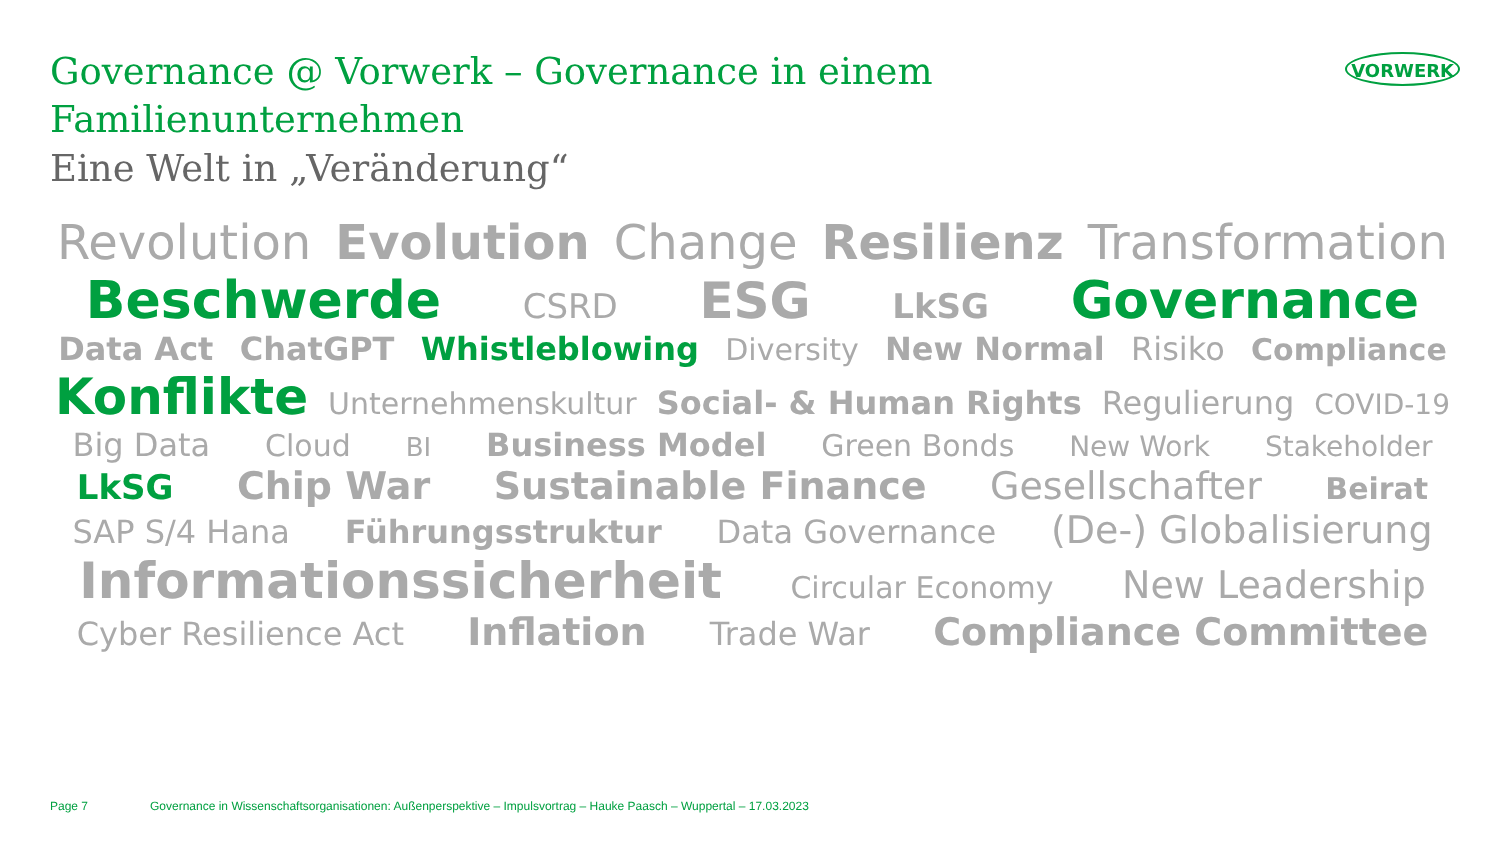Governance @ Vorwerk – Governance in einem Familienunternehmen
Eine Welt in „Veränderung“
VORWERK
Revolution Evolution Change Resilienz Transformation
Beschwerde CSRD ESG LkSG Governance
Data Act ChatGPT Whistleblowing Diversity New Normal Risiko Compliance
Konflikte Unternehmenskultur Social- & Human Rights Regulierung COVID-19
Big Data Cloud BI Business Model Green Bonds New Work Stakeholder
LkSG Chip War Sustainable Finance Gesellschafter Beirat
SAP S/4 Hana Führungsstruktur Data Governance (De-) Globalisierung
Informationssicherheit Circular Economy New Leadership
Cyber Resilience Act Inflation Trade War Compliance Committee
Page 7 Governance in Wissenschaftsorganisationen: Außenperspektive – Impulsvortrag – Hauke Paasch – Wuppertal – 17.03.2023